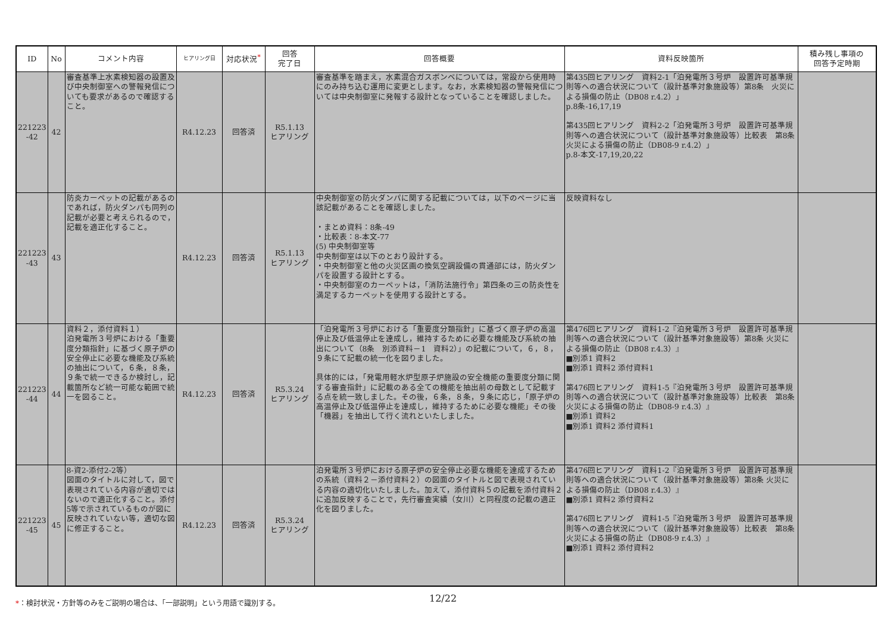| ID | No | コメント内容 | ヒアリング日 | 対応状況<sup>*</sup> | 回答 完了日 | 回答概要 | 資料反映箇所 | 積み残し事項の 回答予定時期 |
| --- | --- | --- | --- | --- | --- | --- | --- | --- |
| 221223 -42 | 42 | 審査基準上水素検知器の設置及び中央制御室への警報発信についても要求があるので確認すること。 | R4.12.23 | 回答済 | R5.1.13 ヒアリング | 審査基準を踏まえ，水素混合ガスボンベについては，常設から使用時にのみ持ち込む運用に変更とします。なお，水素検知器の警報発信については中央制御室に発報する設計となっていることを確認しました。 | 第435回ヒアリング 資料2-1「泊発電所３号炉 設置許可基準規則等への適合状況について（設計基準対象施設等）第8条 火災による損傷の防止（DB08 r.4.2）」 p.8条-16,17,19 第435回ヒアリング 資料2-2「泊発電所３号炉 設置許可基準規則等への適合状況について（設計基準対象施設等）比較表 第8条 火災による損傷の防止（DB08-9 r.4.2）」 p.8-本文-17,19,20,22 | |
| 221223 -43 | 43 | 防炎カーペットの記載があるのであれば，防火ダンパも同列の記載が必要と考えられるので，記載を適正化すること。 | R4.12.23 | 回答済 | R5.1.13 ヒアリング | 中央制御室の防火ダンパに関する記載については，以下のページに当該記載があることを確認しました。 ・まとめ資料：8条-49 ・比較表：8-本文-77 (5) 中央制御室等 中央制御室は以下のとおり設計する。 ・中央制御室と他の火災区画の換気空調設備の貫通部には，防火ダンパを設置する設計とする。 ・中央制御室のカーペットは，「消防法施行令」第四条の三の防炎性を満足するカーペットを使用する設計とする。 | 反映資料なし | |
| 221223 -44 | 44 | 資料２，添付資料１） 泊発電所３号炉における「重要度分類指針」に基づく原子炉の安全停止に必要な機能及び系統の抽出について，６条，８条，９条で統一できるか検討し，記載箇所など統一可能な範囲で統一を図ること。 | R4.12.23 | 回答済 | R5.3.24 ヒアリング | 「泊発電所３号炉における「重要度分類指針」に基づく原子炉の高温停止及び低温停止を達成し，維持するために必要な機能及び系統の抽出について（8条 別添資料－1 資料2）」の記載について，６，８，９条にて記載の統一化を図りました。 具体的には，「発電用軽水炉型原子炉施設の安全機能の重要度分類に関する審査指針」に記載のある全ての機能を抽出前の母数として記載する点を統一致しました。その後，６条，８条，９条に応じ，「原子炉の高温停止及び低温停止を達成し，維持するために必要な機能」その後「機器」を抽出して行く流れといたしました。 | 第476回ヒアリング 資料1-2『泊発電所３号炉 設置許可基準規則等への適合状況について（設計基準対象施設等）第8条 火災による損傷の防止（DB08 r.4.3）』 ■別添1 資料2 ■別添1 資料2 添付資料1 第476回ヒアリング 資料1-5『泊発電所３号炉 設置許可基準規則等への適合状況について（設計基準対象施設等）比較表 第8条 火災による損傷の防止（DB08-9 r.4.3）』 ■別添1 資料2 ■別添1 資料2 添付資料1 | |
| 221223 -45 | 45 | 8-資2-添付2-2等） 図面のタイトルに対して，図で表現されている内容が適切ではないので適正化すること。添付5等で示されているものが図に反映されていない等，適切な図に修正すること。 | R4.12.23 | 回答済 | R5.3.24 ヒアリング | 泊発電所３号炉における原子炉の安全停止必要な機能を達成するための系統（資料２－添付資料２）の図面のタイトルと図で表現されている内容の適切化いたしました。加えて，添付資料５の記載を添付資料２に追加反映することで，先行審査実績（女川）と同程度の記載の適正化を図りました。 | 第476回ヒアリング 資料1-2『泊発電所３号炉 設置許可基準規則等への適合状況について（設計基準対象施設等）第8条 火災による損傷の防止（DB08 r.4.3）』 ■別添1 資料2 添付資料2 第476回ヒアリング 資料1-5『泊発電所３号炉 設置許可基準規則等への適合状況について（設計基準対象施設等）比較表 第8条 火災による損傷の防止（DB08-9 r.4.3）』 ■別添1 資料2 添付資料2 | |
*：検討状況・方針等のみをご説明の場合は、「一部説明」という用語で識別する。
12/22